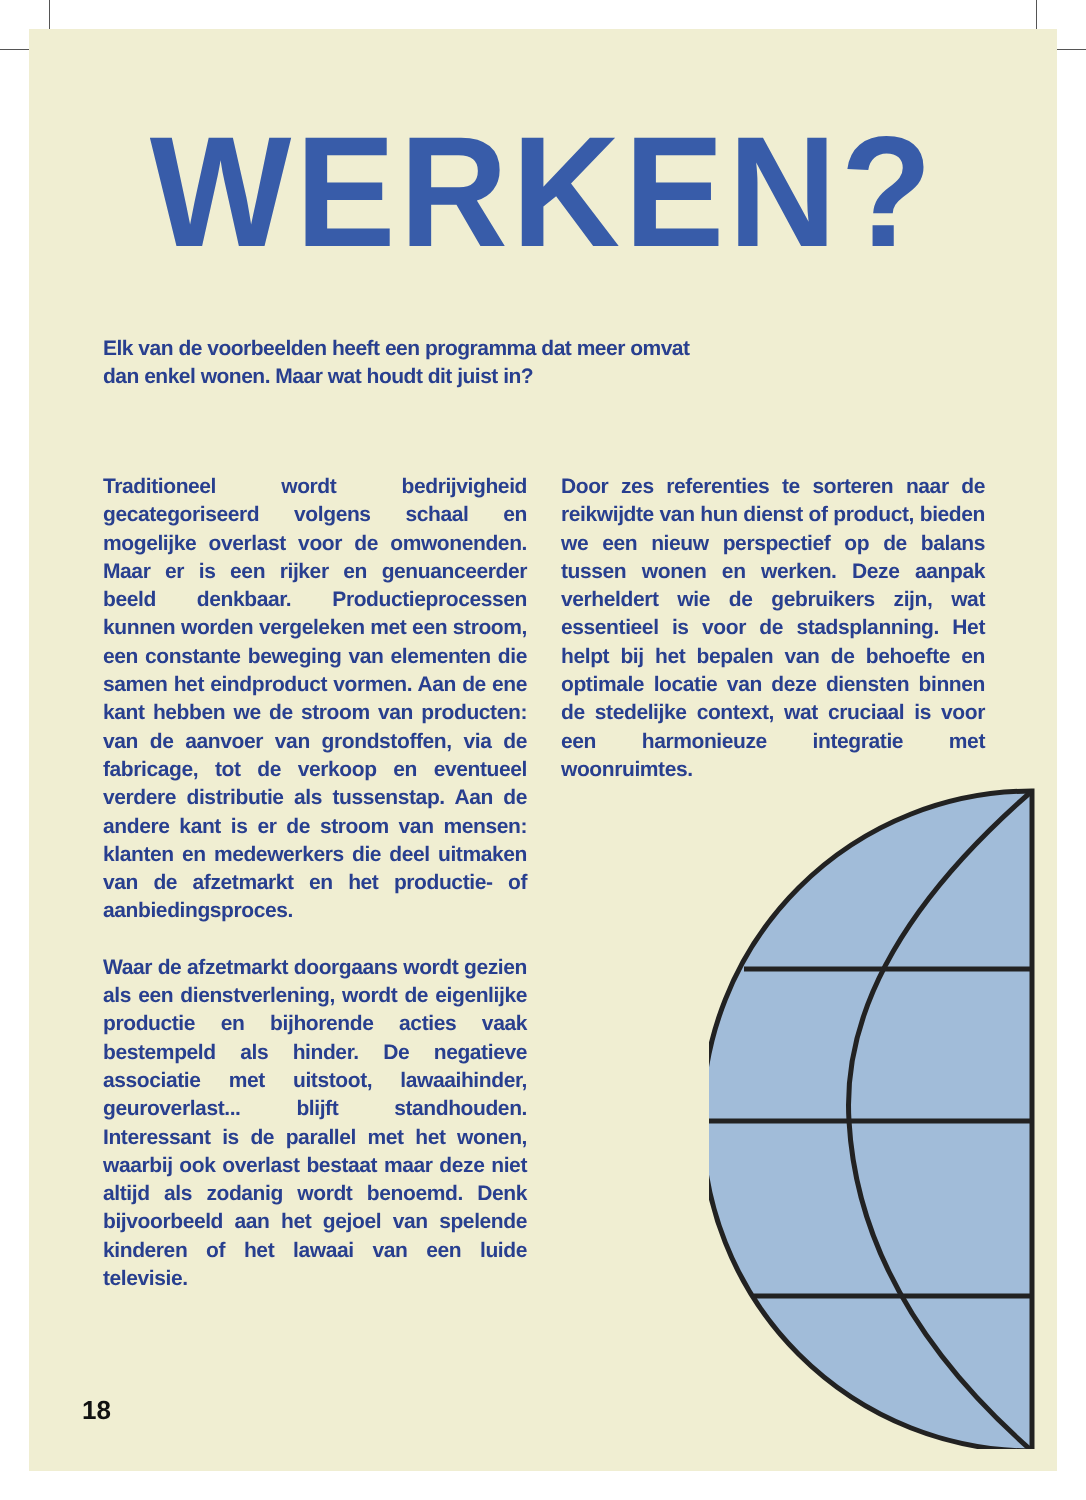WERKEN?
Elk van de voorbeelden heeft een programma dat meer omvat dan enkel wonen. Maar wat houdt dit juist in?
Traditioneel wordt bedrijvigheid gecategoriseerd volgens schaal en mogelijke overlast voor de omwonenden. Maar er is een rijker en genuanceerder beeld denkbaar. Productieprocessen kunnen worden vergeleken met een stroom, een constante beweging van elementen die samen het eindproduct vormen. Aan de ene kant hebben we de stroom van producten: van de aanvoer van grondstoffen, via de fabricage, tot de verkoop en eventueel verdere distributie als tussenstap. Aan de andere kant is er de stroom van mensen: klanten en medewerkers die deel uitmaken van de afzetmarkt en het productie- of aanbiedingsproces.
Waar de afzetmarkt doorgaans wordt gezien als een dienstverlening, wordt de eigenlijke productie en bijhorende acties vaak bestempeld als hinder. De negatieve associatie met uitstoot, lawaaihinder, geuroverlast... blijft standhouden. Interessant is de parallel met het wonen, waarbij ook overlast bestaat maar deze niet altijd als zodanig wordt benoemd. Denk bijvoorbeeld aan het gejoel van spelende kinderen of het lawaai van een luide televisie.
Door zes referenties te sorteren naar de reikwijdte van hun dienst of product, bieden we een nieuw perspectief op de balans tussen wonen en werken. Deze aanpak verheldert wie de gebruikers zijn, wat essentieel is voor de stadsplanning. Het helpt bij het bepalen van de behoefte en optimale locatie van deze diensten binnen de stedelijke context, wat cruciaal is voor een harmonieuze integratie met woonruimtes.
18